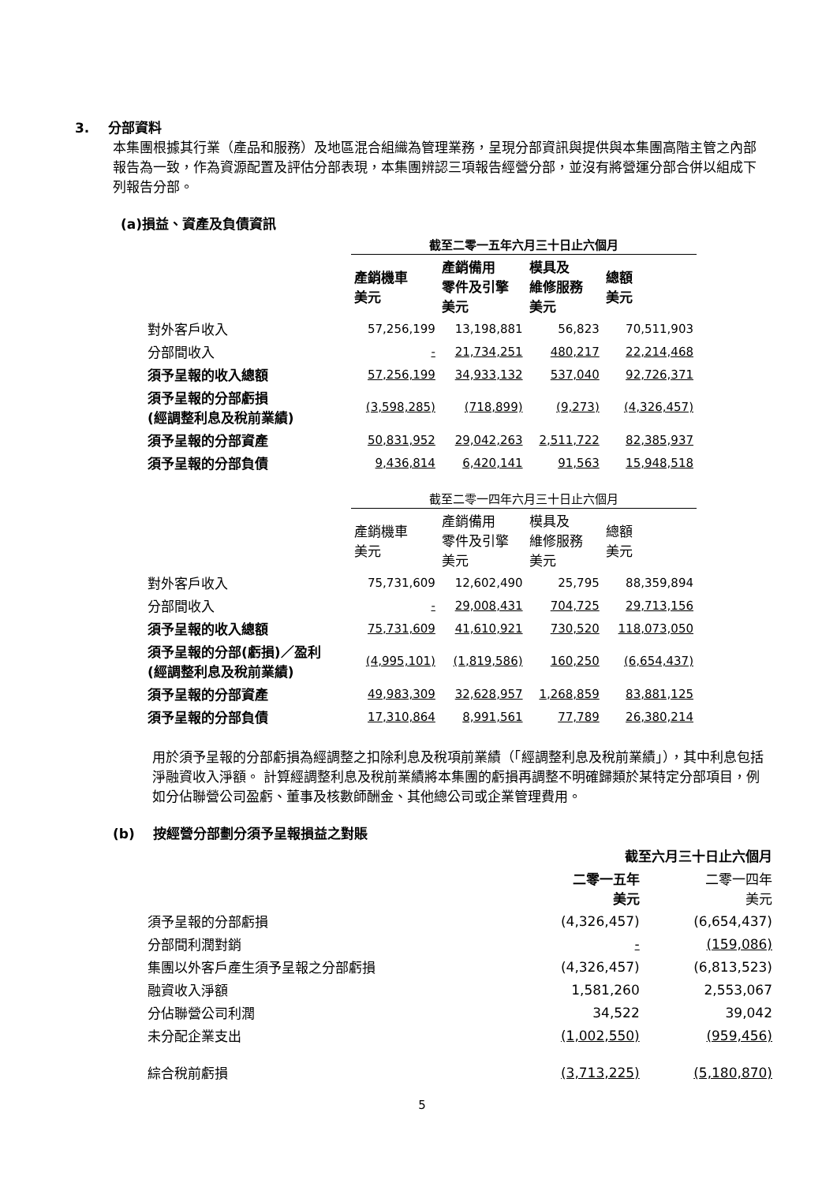3. 分部資料
本集團根據其行業（產品和服務）及地區混合組織為管理業務，呈現分部資訊與提供與本集團高階主管之內部報告為一致，作為資源配置及評估分部表現，本集團辨認三項報告經營分部，並沒有將營運分部合併以組成下列報告分部。
(a)損益、資產及負債資訊
| | 截至二零一五年六月三十日止六個月 | | | |
| --- | --- | --- | --- | --- |
| | 產銷機車 美元 | 產銷備用 零件及引擎 美元 | 模具及 維修服務 美元 | 總額 美元 |
| 對外客戶收入 | 57,256,199 | 13,198,881 | 56,823 | 70,511,903 |
| 分部間收入 | - | 21,734,251 | 480,217 | 22,214,468 |
| 須予呈報的收入總額 | 57,256,199 | 34,933,132 | 537,040 | 92,726,371 |
| 須予呈報的分部虧損 (經調整利息及稅前業績) | (3,598,285) | (718,899) | (9,273) | (4,326,457) |
| 須予呈報的分部資產 | 50,831,952 | 29,042,263 | 2,511,722 | 82,385,937 |
| 須予呈報的分部負債 | 9,436,814 | 6,420,141 | 91,563 | 15,948,518 |
| | 截至二零一四年六月三十日止六個月 | | | |
| | 產銷機車 美元 | 產銷備用 零件及引擎 美元 | 模具及 維修服務 美元 | 總額 美元 |
| 對外客戶收入 | 75,731,609 | 12,602,490 | 25,795 | 88,359,894 |
| 分部間收入 | - | 29,008,431 | 704,725 | 29,713,156 |
| 須予呈報的收入總額 | 75,731,609 | 41,610,921 | 730,520 | 118,073,050 |
| 須予呈報的分部(虧損)／盈利 (經調整利息及稅前業績) | (4,995,101) | (1,819,586) | 160,250 | (6,654,437) |
| 須予呈報的分部資產 | 49,983,309 | 32,628,957 | 1,268,859 | 83,881,125 |
| 須予呈報的分部負債 | 17,310,864 | 8,991,561 | 77,789 | 26,380,214 |
用於須予呈報的分部虧損為經調整之扣除利息及稅項前業績（「經調整利息及稅前業績」），其中利息包括淨融資收入淨額。 計算經調整利息及稅前業績將本集團的虧損再調整不明確歸類於某特定分部項目，例如分佔聯營公司盈虧、董事及核數師酬金、其他總公司或企業管理費用。
(b) 按經營分部劃分須予呈報損益之對賬
| | 截至六月三十日止六個月 | |
| --- | --- | --- |
| | 二零一五年 美元 | 二零一四年 美元 |
| 須予呈報的分部虧損 | (4,326,457) | (6,654,437) |
| 分部間利潤對銷 | - | (159,086) |
| 集團以外客戶產生須予呈報之分部虧損 | (4,326,457) | (6,813,523) |
| 融資收入淨額 | 1,581,260 | 2,553,067 |
| 分佔聯營公司利潤 | 34,522 | 39,042 |
| 未分配企業支出 | (1,002,550) | (959,456) |
| 綜合稅前虧損 | (3,713,225) | (5,180,870) |
5